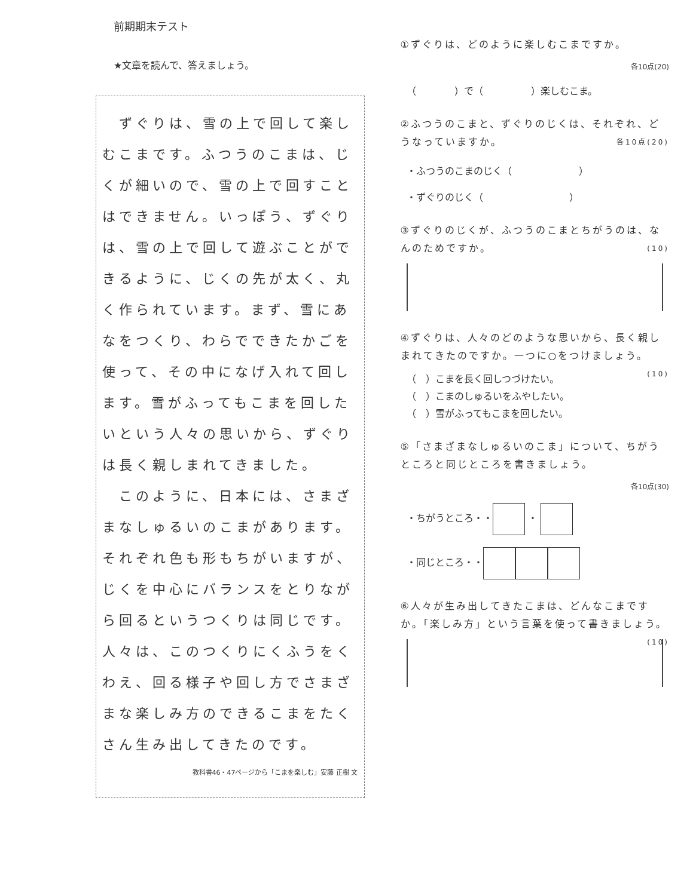前期期末テスト
★文章を読んで、答えましょう。
　ずぐりは、雪の上で回して楽しむこまです。ふつうのこまは、じくが細いので、雪の上で回すことはできません。いっぽう、ずぐりは、雪の上で回して遊ぶことができるように、じくの先が太く、丸く作られています。まず、雪にあなをつくり、わらでできたかごを使って、その中になげ入れて回します。雪がふってもこまを回したいという人々の思いから、ずぐりは長く親しまれてきました。
　このように、日本には、さまざまなしゅるいのこまがあります。それぞれ色も形もちがいますが、じくを中心にバランスをとりながら回るというつくりは同じです。人々は、このつくりにくふうをくわえ、回る様子や回し方でさまざまな楽しみ方のできるこまをたくさん生み出してきたのです。
教科書46・47ページから「こまを楽しむ」安藤 正樹 文
①ずぐりは、どのように楽しむこまですか。
各10点(20)
（　　　　）で（　　　　　）楽しむこま。
②ふつうのこまと、ずぐりのじくは、それぞれ、どうなっていますか。 各10点(20)
・ふつうのこまのじく（　　　　　　　）
・ずぐりのじく（　　　　　　　　　）
③ずぐりのじくが、ふつうのこまとちがうのは、なんのためですか。 (10)
④ずぐりは、人々のどのような思いから、長く親しまれてきたのですか。一つに○をつけましょう。 (10)
（　）こまを長く回しつづけたい。
（　）こまのしゅるいをふやしたい。
（　）雪がふってもこまを回したい。
⑤「さまざまなしゅるいのこま」について、ちがうところと同じところを書きましょう。
各10点(30)
・ちがうところ・・ ・
・同じところ・・
⑥人々が生み出してきたこまは、どんなこまですか。「楽しみ方」という言葉を使って書きましょう。 (10)